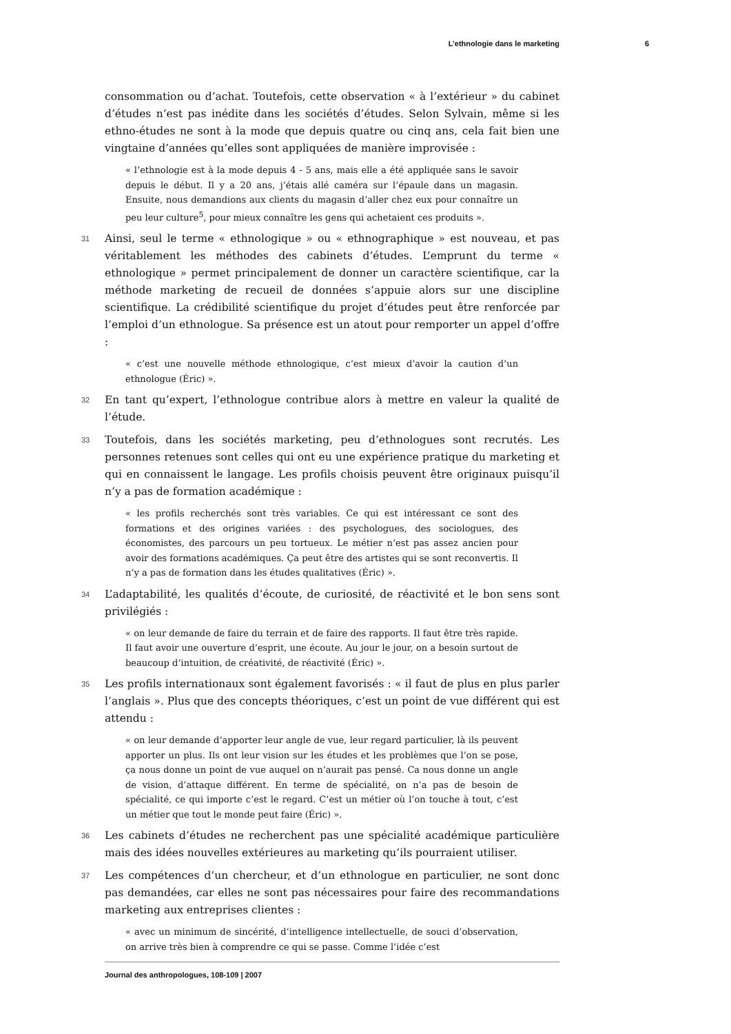L’ethnologie dans le marketing 6
consommation ou d’achat. Toutefois, cette observation « à l’extérieur » du cabinet d’études n’est pas inédite dans les sociétés d’études. Selon Sylvain, même si les ethno-études ne sont à la mode que depuis quatre ou cinq ans, cela fait bien une vingtaine d’années qu’elles sont appliquées de manière improvisée :
« l’ethnologie est à la mode depuis 4 - 5 ans, mais elle a été appliquée sans le savoir depuis le début. Il y a 20 ans, j’étais allé caméra sur l’épaule dans un magasin. Ensuite, nous demandions aux clients du magasin d’aller chez eux pour connaître un peu leur culture<sup>5</sup>, pour mieux connaître les gens qui achetaient ces produits ».
31 Ainsi, seul le terme « ethnologique » ou « ethnographique » est nouveau, et pas véritablement les méthodes des cabinets d’études. L’emprunt du terme « ethnologique » permet principalement de donner un caractère scientifique, car la méthode marketing de recueil de données s’appuie alors sur une discipline scientifique. La crédibilité scientifique du projet d’études peut être renforcée par l’emploi d’un ethnologue. Sa présence est un atout pour remporter un appel d’offre :
« c’est une nouvelle méthode ethnologique, c’est mieux d’avoir la caution d’un ethnologue (Éric) ».
32 En tant qu’expert, l’ethnologue contribue alors à mettre en valeur la qualité de l’étude.
33 Toutefois, dans les sociétés marketing, peu d’ethnologues sont recrutés. Les personnes retenues sont celles qui ont eu une expérience pratique du marketing et qui en connaissent le langage. Les profils choisis peuvent être originaux puisqu’il n’y a pas de formation académique :
« les profils recherchés sont très variables. Ce qui est intéressant ce sont des formations et des origines variées : des psychologues, des sociologues, des économistes, des parcours un peu tortueux. Le métier n’est pas assez ancien pour avoir des formations académiques. Ça peut être des artistes qui se sont reconvertis. Il n’y a pas de formation dans les études qualitatives (Éric) ».
34 L’adaptabilité, les qualités d’écoute, de curiosité, de réactivité et le bon sens sont privilégiés :
« on leur demande de faire du terrain et de faire des rapports. Il faut être très rapide. Il faut avoir une ouverture d’esprit, une écoute. Au jour le jour, on a besoin surtout de beaucoup d’intuition, de créativité, de réactivité (Éric) ».
35 Les profils internationaux sont également favorisés : « il faut de plus en plus parler l’anglais ». Plus que des concepts théoriques, c’est un point de vue différent qui est attendu :
« on leur demande d’apporter leur angle de vue, leur regard particulier, là ils peuvent apporter un plus. Ils ont leur vision sur les études et les problèmes que l’on se pose, ça nous donne un point de vue auquel on n’aurait pas pensé. Ca nous donne un angle de vision, d’attaque différent. En terme de spécialité, on n’a pas de besoin de spécialité, ce qui importe c’est le regard. C’est un métier où l’on touche à tout, c’est un métier que tout le monde peut faire (Éric) ».
36 Les cabinets d’études ne recherchent pas une spécialité académique particulière mais des idées nouvelles extérieures au marketing qu’ils pourraient utiliser.
37 Les compétences d’un chercheur, et d’un ethnologue en particulier, ne sont donc pas demandées, car elles ne sont pas nécessaires pour faire des recommandations marketing aux entreprises clientes :
« avec un minimum de sincérité, d’intelligence intellectuelle, de souci d’observation, on arrive très bien à comprendre ce qui se passe. Comme l’idée c’est
Journal des anthropologues, 108-109 | 2007